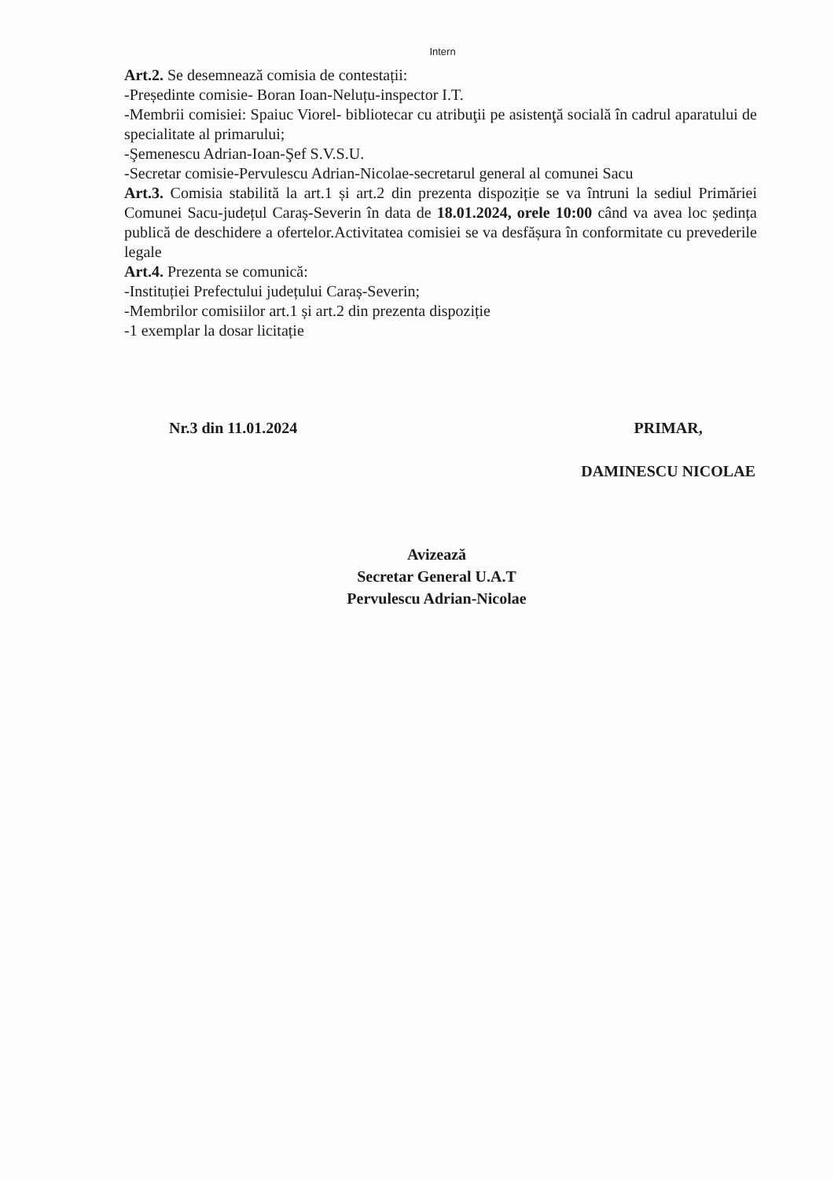Intern
Art.2. Se desemnează comisia de contestații:
-Președinte comisie- Boran Ioan-Neluțu-inspector I.T.
-Membrii comisiei: Spaiuc Viorel- bibliotecar cu atribuţii pe asistenţă socială în cadrul aparatului de specialitate al primarului;
-Şemenescu Adrian-Ioan-Şef S.V.S.U.
-Secretar comisie-Pervulescu Adrian-Nicolae-secretarul general al comunei Sacu
Art.3. Comisia stabilită la art.1 și art.2 din prezenta dispoziție se va întruni la sediul Primăriei Comunei Sacu-județul Caraș-Severin în data de 18.01.2024, orele 10:00 când va avea loc ședința publică de deschidere a ofertelor.Activitatea comisiei se va desfășura în conformitate cu prevederile legale
Art.4. Prezenta se comunică:
-Instituției Prefectului județului Caraș-Severin;
-Membrilor comisiilor art.1 și art.2 din prezenta dispoziție
-1 exemplar la dosar licitație
Nr.3 din 11.01.2024 PRIMAR,
DAMINESCU NICOLAE
Avizează
Secretar General U.A.T
Pervulescu Adrian-Nicolae